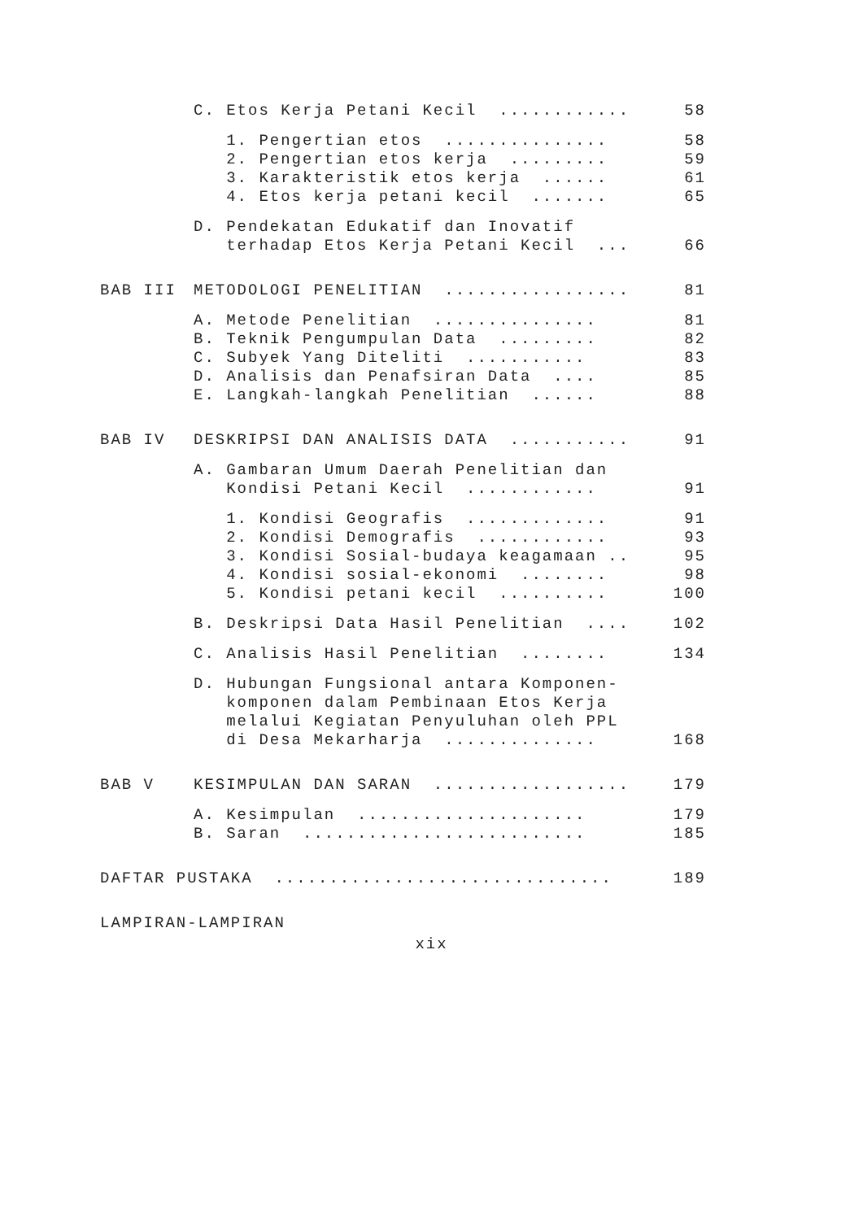C. Etos Kerja Petani Kecil ............
58
1. Pengertian etos ...............
58
2. Pengertian etos kerja .........
59
3. Karakteristik etos kerja ......
61
4. Etos kerja petani kecil .......
65
D. Pendekatan Edukatif dan Inovatif
terhadap Etos Kerja Petani Kecil ....
66
BAB III METODOLOGI PENELITIAN ...................
81
A. Metode Penelitian ...............
81
B. Teknik Pengumpulan Data .........
82
C. Subyek Yang Diteliti ...........
83
D. Analisis dan Penafsiran Data ....
85
E. Langkah-langkah Penelitian ......
88
BAB IV DESKRIPSI DAN ANALISIS DATA .............
91
A. Gambaran Umum Daerah Penelitian dan
Kondisi Petani Kecil ............
91
1. Kondisi Geografis .............
91
2. Kondisi Demografis ............
93
3. Kondisi Sosial-budaya keagamaan ....
95
4. Kondisi sosial-ekonomi ........
98
5. Kondisi petani kecil ..........
100
B. Deskripsi Data Hasil Penelitian .....
102
C. Analisis Hasil Penelitian ........
134
D. Hubungan Fungsional antara Komponen-
komponen dalam Pembinaan Etos Kerja
melalui Kegiatan Penyuluhan oleh PPL
di Desa Mekarharja ..............
168
BAB V KESIMPULAN DAN SARAN ...................
179
A. Kesimpulan .....................
179
B. Saran ..........................
185
DAFTAR PUSTAKA ...............................
189
LAMPIRAN-LAMPIRAN
xix